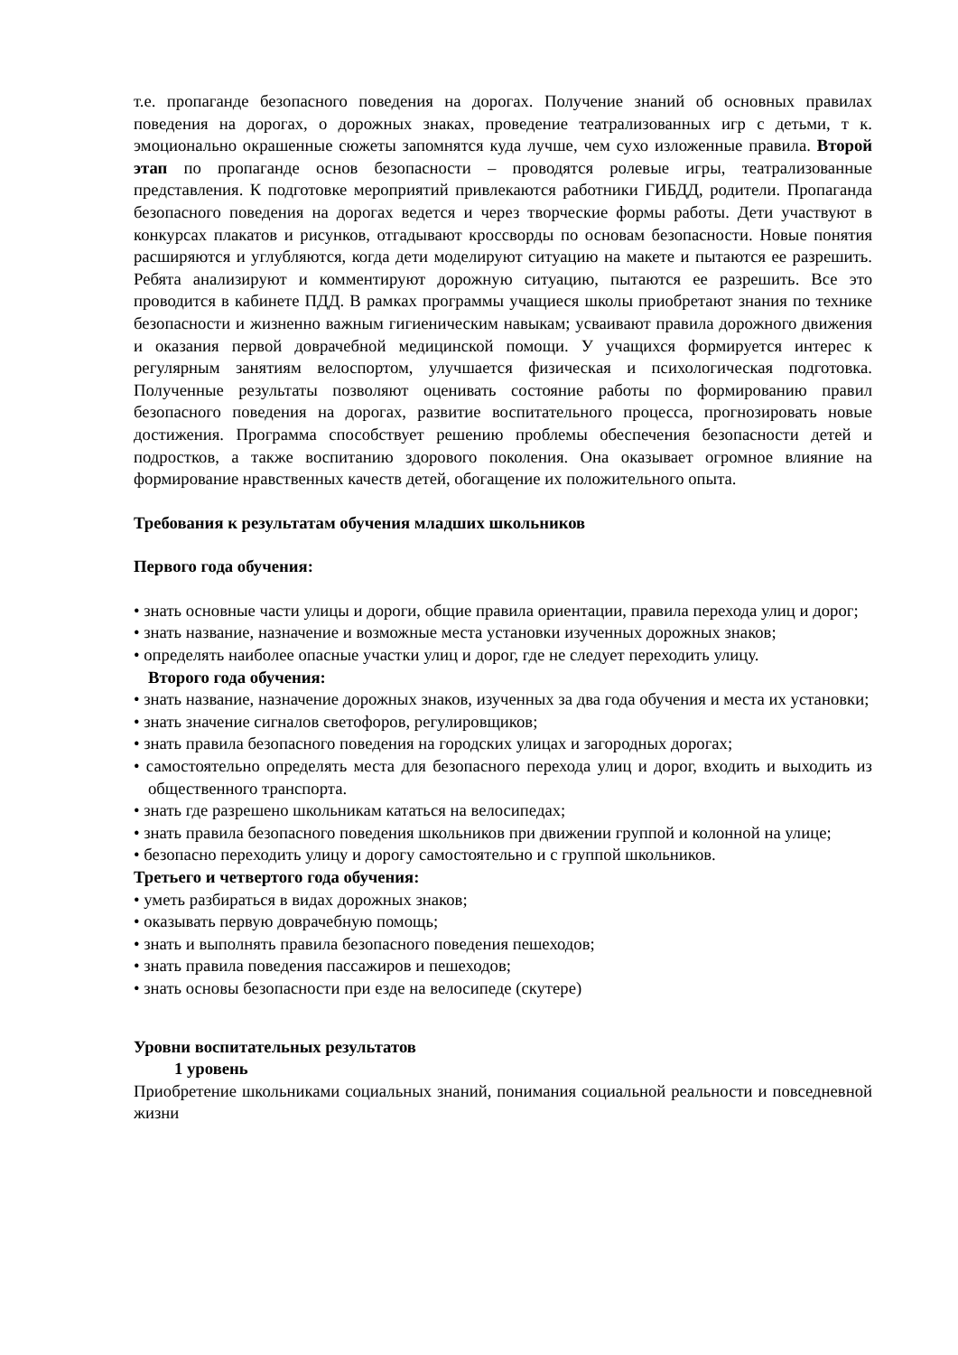т.е. пропаганде безопасного поведения на дорогах. Получение знаний об основных правилах поведения на дорогах, о дорожных знаках, проведение театрализованных игр с детьми, т к. эмоционально окрашенные сюжеты запомнятся куда лучше, чем сухо изложенные правила. Второй этап по пропаганде основ безопасности – проводятся ролевые игры, театрализованные представления. К подготовке мероприятий привлекаются работники ГИБДД, родители. Пропаганда безопасного поведения на дорогах ведется и через творческие формы работы. Дети участвуют в конкурсах плакатов и рисунков, отгадывают кроссворды по основам безопасности. Новые понятия расширяются и углубляются, когда дети моделируют ситуацию на макете и пытаются ее разрешить. Ребята анализируют и комментируют дорожную ситуацию, пытаются ее разрешить. Все это проводится в кабинете ПДД. В рамках программы учащиеся школы приобретают знания по технике безопасности и жизненно важным гигиеническим навыкам; усваивают правила дорожного движения и оказания первой доврачебной медицинской помощи. У учащихся формируется интерес к регулярным занятиям велоспортом, улучшается физическая и психологическая подготовка. Полученные результаты позволяют оценивать состояние работы по формированию правил безопасного поведения на дорогах, развитие воспитательного процесса, прогнозировать новые достижения. Программа способствует решению проблемы обеспечения безопасности детей и подростков, а также воспитанию здорового поколения. Она оказывает огромное влияние на формирование нравственных качеств детей, обогащение их положительного опыта.
Требования к результатам обучения младших школьников
Первого года обучения:
• знать основные части улицы и дороги, общие правила ориентации, правила перехода улиц и дорог;
• знать название, назначение и возможные места установки изученных дорожных знаков;
• определять наиболее опасные участки улиц и дорог, где не следует переходить улицу.
Второго года обучения:
• знать название, назначение дорожных знаков, изученных за два года обучения и места их установки;
• знать значение сигналов светофоров, регулировщиков;
• знать правила безопасного поведения на городских улицах и загородных дорогах;
• самостоятельно определять места для безопасного перехода улиц и дорог, входить и выходить из общественного транспорта.
• знать где разрешено школьникам кататься на велосипедах;
• знать правила безопасного поведения школьников при движении группой и колонной на улице;
• безопасно переходить улицу и дорогу самостоятельно и с группой школьников.
Третьего и четвертого года обучения:
• уметь разбираться в видах дорожных знаков;
• оказывать первую доврачебную помощь;
• знать и выполнять правила безопасного поведения пешеходов;
• знать правила поведения пассажиров и пешеходов;
• знать основы безопасности при езде на велосипеде (скутере)
Уровни воспитательных результатов
1 уровень
Приобретение школьниками социальных знаний, понимания социальной реальности и повседневной жизни